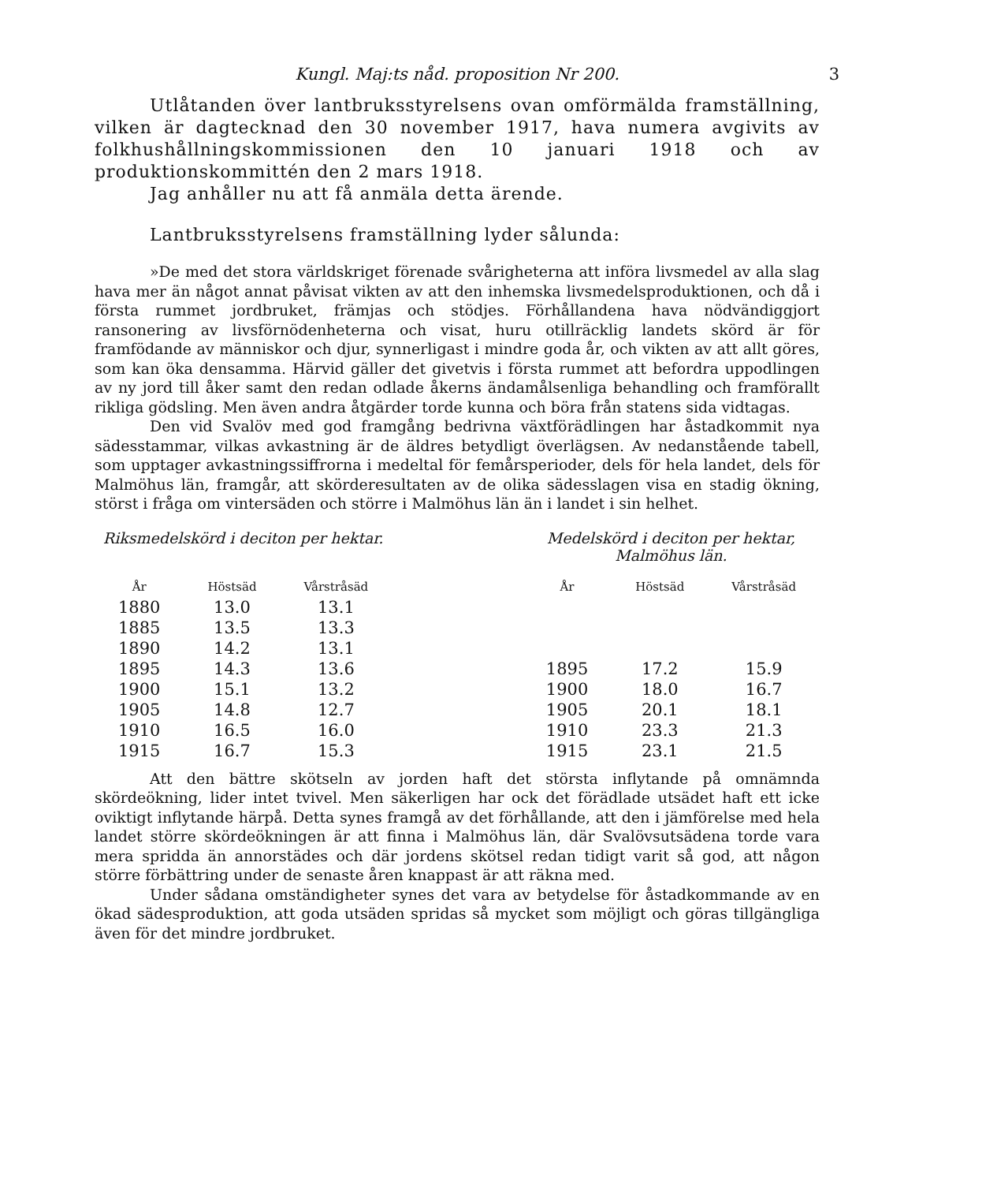Kungl. Maj:ts nåd. proposition Nr 200. 3
Utlåtanden över lantbruksstyrelsens ovan omförmälda framställning, vilken är dagtecknad den 30 november 1917, hava numera avgivits av folkhushållningskommissionen den 10 januari 1918 och av produktionskommittén den 2 mars 1918.
Jag anhåller nu att få anmäla detta ärende.
Lantbruksstyrelsens framställning lyder sålunda:
»De med det stora världskriget förenade svårigheterna att införa livsmedel av alla slag hava mer än något annat påvisat vikten av att den inhemska livsmedelsproduktionen, och då i första rummet jordbruket, främjas och stödjes. Förhållandena hava nödvändiggjort ransonering av livsförnödenheterna och visat, huru otillräcklig landets skörd är för framfödande av människor och djur, synnerligast i mindre goda år, och vikten av att allt göres, som kan öka densamma. Härvid gäller det givetvis i första rummet att befordra uppodlingen av ny jord till åker samt den redan odlade åkerns ändamålsenliga behandling och framförallt rikliga gödsling. Men även andra åtgärder torde kunna och böra från statens sida vidtagas.
Den vid Svalöv med god framgång bedrivna växtförädlingen har åstadkommit nya sädesstammar, vilkas avkastning är de äldres betydligt överlägsen. Av nedanstående tabell, som upptager avkastningssiffrorna i medeltal för femårsperioder, dels för hela landet, dels för Malmöhus län, framgår, att skörderesultaten av de olika sädesslagen visa en stadig ökning, störst i fråga om vintersäden och större i Malmöhus län än i landet i sin helhet.
Riksmedelskörd i deciton per hektar.
| År | Höstsäd | Vårstråsäd |
| --- | --- | --- |
| 1880 | 13.0 | 13.1 |
| 1885 | 13.5 | 13.3 |
| 1890 | 14.2 | 13.1 |
| 1895 | 14.3 | 13.6 |
| 1900 | 15.1 | 13.2 |
| 1905 | 14.8 | 12.7 |
| 1910 | 16.5 | 16.0 |
| 1915 | 16.7 | 15.3 |
Medelskörd i deciton per hektar, Malmöhus län.
| År | Höstsäd | Vårstråsäd |
| --- | --- | --- |
| 1895 | 17.2 | 15.9 |
| 1900 | 18.0 | 16.7 |
| 1905 | 20.1 | 18.1 |
| 1910 | 23.3 | 21.3 |
| 1915 | 23.1 | 21.5 |
Att den bättre skötseln av jorden haft det största inflytande på omnämnda skördeökning, lider intet tvivel. Men säkerligen har ock det förädlade utsädet haft ett icke oviktigt inflytande härpå. Detta synes framgå av det förhållande, att den i jämförelse med hela landet större skördeökningen är att finna i Malmöhus län, där Svalövsutsädena torde vara mera spridda än annorstädes och där jordens skötsel redan tidigt varit så god, att någon större förbättring under de senaste åren knappast är att räkna med.
Under sådana omständigheter synes det vara av betydelse för åstadkommande av en ökad sädesproduktion, att goda utsäden spridas så mycket som möjligt och göras tillgängliga även för det mindre jordbruket.